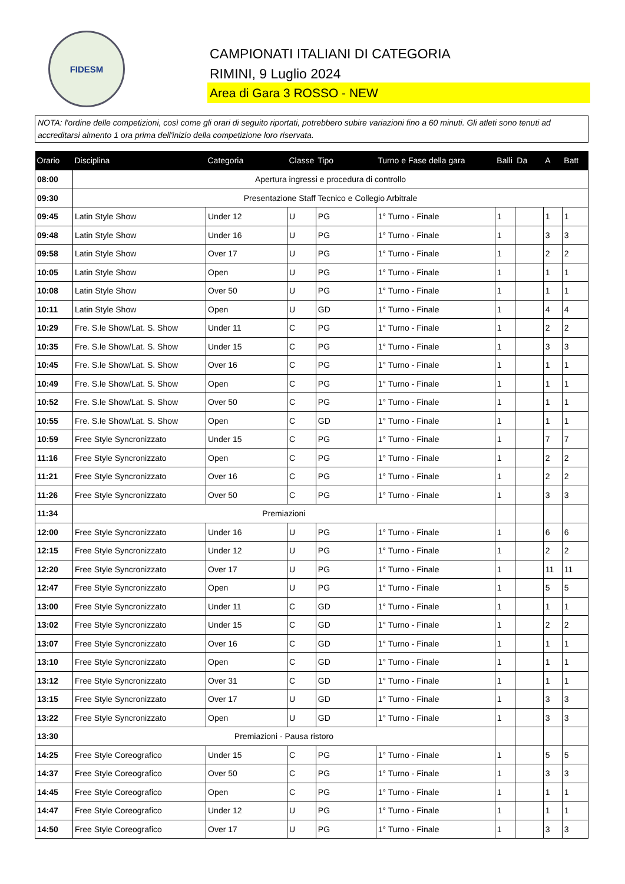FIDESM
CAMPIONATI ITALIANI DI CATEGORIA
RIMINI, 9 Luglio 2024
Area di Gara 3 ROSSO - NEW
NOTA: l'ordine delle competizioni, così come gli orari di seguito riportati, potrebbero subire variazioni fino a 60 minuti. Gli atleti sono tenuti ad accreditarsi almento 1 ora prima dell'inizio della competizione loro riservata.
| Orario | Disciplina | Categoria | Classe | Tipo | Turno e Fase della gara | Balli | Da | A | Batt |
| --- | --- | --- | --- | --- | --- | --- | --- | --- | --- |
| 08:00 | Apertura ingressi e procedura di controllo | | | | | | | | |
| 09:30 | Presentazione Staff Tecnico e Collegio Arbitrale | | | | | | | | |
| 09:45 | Latin Style Show | Under 12 | U | PG | 1° Turno - Finale | 1 | | 1 | 1 |
| 09:48 | Latin Style Show | Under 16 | U | PG | 1° Turno - Finale | 1 | | 3 | 3 |
| 09:58 | Latin Style Show | Over 17 | U | PG | 1° Turno - Finale | 1 | | 2 | 2 |
| 10:05 | Latin Style Show | Open | U | PG | 1° Turno - Finale | 1 | | 1 | 1 |
| 10:08 | Latin Style Show | Over 50 | U | PG | 1° Turno - Finale | 1 | | 1 | 1 |
| 10:11 | Latin Style Show | Open | U | GD | 1° Turno - Finale | 1 | | 4 | 4 |
| 10:29 | Fre. S.le Show/Lat. S. Show | Under 11 | C | PG | 1° Turno - Finale | 1 | | 2 | 2 |
| 10:35 | Fre. S.le Show/Lat. S. Show | Under 15 | C | PG | 1° Turno - Finale | 1 | | 3 | 3 |
| 10:45 | Fre. S.le Show/Lat. S. Show | Over 16 | C | PG | 1° Turno - Finale | 1 | | 1 | 1 |
| 10:49 | Fre. S.le Show/Lat. S. Show | Open | C | PG | 1° Turno - Finale | 1 | | 1 | 1 |
| 10:52 | Fre. S.le Show/Lat. S. Show | Over 50 | C | PG | 1° Turno - Finale | 1 | | 1 | 1 |
| 10:55 | Fre. S.le Show/Lat. S. Show | Open | C | GD | 1° Turno - Finale | 1 | | 1 | 1 |
| 10:59 | Free Style Syncronizzato | Under 15 | C | PG | 1° Turno - Finale | 1 | | 7 | 7 |
| 11:16 | Free Style Syncronizzato | Open | C | PG | 1° Turno - Finale | 1 | | 2 | 2 |
| 11:21 | Free Style Syncronizzato | Over 16 | C | PG | 1° Turno - Finale | 1 | | 2 | 2 |
| 11:26 | Free Style Syncronizzato | Over 50 | C | PG | 1° Turno - Finale | 1 | | 3 | 3 |
| 11:34 | Premiazioni | | | | | | | | |
| 12:00 | Free Style Syncronizzato | Under 16 | U | PG | 1° Turno - Finale | 1 | | 6 | 6 |
| 12:15 | Free Style Syncronizzato | Under 12 | U | PG | 1° Turno - Finale | 1 | | 2 | 2 |
| 12:20 | Free Style Syncronizzato | Over 17 | U | PG | 1° Turno - Finale | 1 | | 11 | 11 |
| 12:47 | Free Style Syncronizzato | Open | U | PG | 1° Turno - Finale | 1 | | 5 | 5 |
| 13:00 | Free Style Syncronizzato | Under 11 | C | GD | 1° Turno - Finale | 1 | | 1 | 1 |
| 13:02 | Free Style Syncronizzato | Under 15 | C | GD | 1° Turno - Finale | 1 | | 2 | 2 |
| 13:07 | Free Style Syncronizzato | Over 16 | C | GD | 1° Turno - Finale | 1 | | 1 | 1 |
| 13:10 | Free Style Syncronizzato | Open | C | GD | 1° Turno - Finale | 1 | | 1 | 1 |
| 13:12 | Free Style Syncronizzato | Over 31 | C | GD | 1° Turno - Finale | 1 | | 1 | 1 |
| 13:15 | Free Style Syncronizzato | Over 17 | U | GD | 1° Turno - Finale | 1 | | 3 | 3 |
| 13:22 | Free Style Syncronizzato | Open | U | GD | 1° Turno - Finale | 1 | | 3 | 3 |
| 13:30 | Premiazioni - Pausa ristoro | | | | | | | | |
| 14:25 | Free Style Coreografico | Under 15 | C | PG | 1° Turno - Finale | 1 | | 5 | 5 |
| 14:37 | Free Style Coreografico | Over 50 | C | PG | 1° Turno - Finale | 1 | | 3 | 3 |
| 14:45 | Free Style Coreografico | Open | C | PG | 1° Turno - Finale | 1 | | 1 | 1 |
| 14:47 | Free Style Coreografico | Under 12 | U | PG | 1° Turno - Finale | 1 | | 1 | 1 |
| 14:50 | Free Style Coreografico | Over 17 | U | PG | 1° Turno - Finale | 1 | | 3 | 3 |